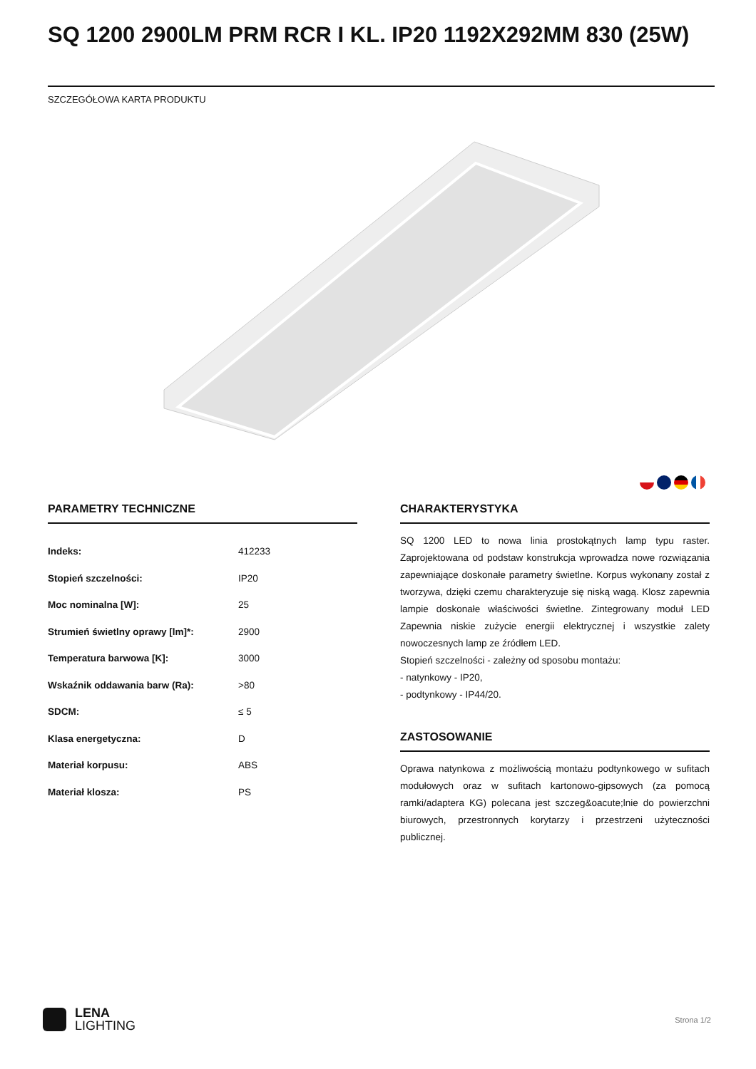SQ 1200 2900LM PRM RCR I KL. IP20 1192X292MM 830 (25W)
SZCZEGÓŁOWA KARTA PRODUKTU
PARAMETRY TECHNICZNE
| Indeks: | 412233 |
| Stopień szczelności: | IP20 |
| Moc nominalna [W]: | 25 |
| Strumień świetlny oprawy [lm]*: | 2900 |
| Temperatura barwowa [K]: | 3000 |
| Wskaźnik oddawania barw (Ra): | >80 |
| SDCM: | ≤ 5 |
| Klasa energetyczna: | D |
| Materiał korpusu: | ABS |
| Materiał klosza: | PS |
CHARAKTERYSTYKA
SQ 1200 LED to nowa linia prostokątnych lamp typu raster. Zaprojektowana od podstaw konstrukcja wprowadza nowe rozwiązania zapewniające doskonałe parametry świetlne. Korpus wykonany został z tworzywa, dzięki czemu charakteryzuje się niską wagą. Klosz zapewnia lampie doskonałe właściwości świetlne. Zintegrowany moduł LED Zapewnia niskie zużycie energii elektrycznej i wszystkie zalety nowoczesnych lamp ze źródłem LED.
Stopień szczelności - zależny od sposobu montażu:
- natynkowy - IP20,
- podtynkowy - IP44/20.
ZASTOSOWANIE
Oprawa natynkowa z możliwością montażu podtynkowego w sufitach modułowych oraz w sufitach kartonowo-gipsowych (za pomocą ramki/adaptera KG) polecana jest szczeg&oacute;lnie do powierzchni biurowych, przestronnych korytarzy i przestrzeni użyteczności publicznej.
LENA
LIGHTING
Strona 1/2